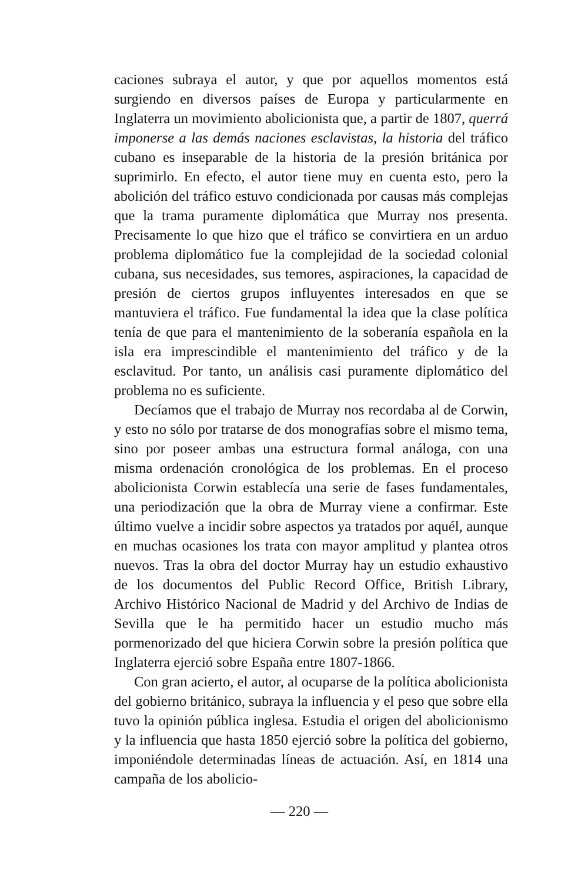caciones subraya el autor, y que por aquellos momentos está surgiendo en diversos países de Europa y particularmente en Inglaterra un movimiento abolicionista que, a partir de 1807, querrá imponerse a las demás naciones esclavistas, la historia del tráfico cubano es inseparable de la historia de la presión británica por suprimirlo. En efecto, el autor tiene muy en cuenta esto, pero la abolición del tráfico estuvo condicionada por causas más complejas que la trama puramente diplomática que Murray nos presenta. Precisamente lo que hizo que el tráfico se convirtiera en un arduo problema diplomático fue la complejidad de la sociedad colonial cubana, sus necesidades, sus temores, aspiraciones, la capacidad de presión de ciertos grupos influyentes interesados en que se mantuviera el tráfico. Fue fundamental la idea que la clase política tenía de que para el mantenimiento de la soberanía española en la isla era imprescindible el mantenimiento del tráfico y de la esclavitud. Por tanto, un análisis casi puramente diplomático del problema no es suficiente.
Decíamos que el trabajo de Murray nos recordaba al de Corwin, y esto no sólo por tratarse de dos monografías sobre el mismo tema, sino por poseer ambas una estructura formal análoga, con una misma ordenación cronológica de los problemas. En el proceso abolicionista Corwin establecía una serie de fases fundamentales, una periodización que la obra de Murray viene a confirmar. Este último vuelve a incidir sobre aspectos ya tratados por aquél, aunque en muchas ocasiones los trata con mayor amplitud y plantea otros nuevos. Tras la obra del doctor Murray hay un estudio exhaustivo de los documentos del Public Record Office, British Library, Archivo Histórico Nacional de Madrid y del Archivo de Indias de Sevilla que le ha permitido hacer un estudio mucho más pormenorizado del que hiciera Corwin sobre la presión política que Inglaterra ejerció sobre España entre 1807-1866.
Con gran acierto, el autor, al ocuparse de la política abolicionista del gobierno británico, subraya la influencia y el peso que sobre ella tuvo la opinión pública inglesa. Estudia el origen del abolicionismo y la influencia que hasta 1850 ejerció sobre la política del gobierno, imponiéndole determinadas líneas de actuación. Así, en 1814 una campaña de los abolicio-
— 220 —